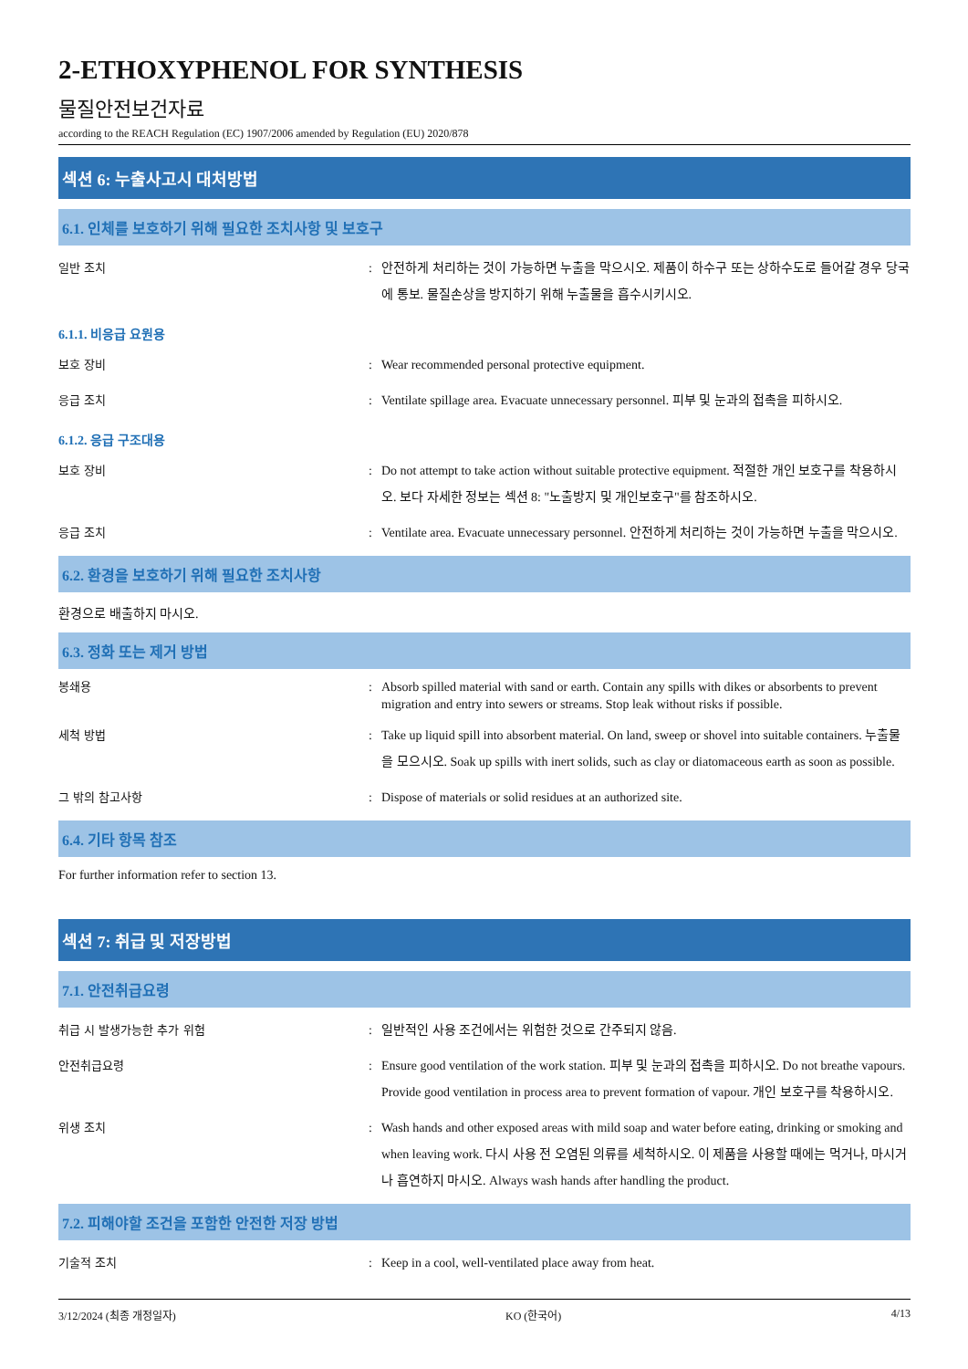2-ETHOXYPHENOL FOR SYNTHESIS
물질안전보건자료
according to the REACH Regulation (EC) 1907/2006 amended by Regulation (EU) 2020/878
섹션 6: 누출사고시 대처방법
6.1. 인체를 보호하기 위해 필요한 조치사항 및 보호구
일반 조치 : 안전하게 처리하는 것이 가능하면 누출을 막으시오. 제품이 하수구 또는 상하수도로 들어갈 경우 당국에 통보. 물질손상을 방지하기 위해 누출물을 흡수시키시오.
6.1.1. 비응급 요원용
보호 장비 : Wear recommended personal protective equipment.
응급 조치 : Ventilate spillage area. Evacuate unnecessary personnel. 피부 및 눈과의 접촉을 피하시오.
6.1.2. 응급 구조대용
보호 장비 : Do not attempt to take action without suitable protective equipment. 적절한 개인 보호구를 착용하시오. 보다 자세한 정보는 섹션 8: "노출방지 및 개인보호구"를 참조하시오.
응급 조치 : Ventilate area. Evacuate unnecessary personnel. 안전하게 처리하는 것이 가능하면 누출을 막으시오.
6.2. 환경을 보호하기 위해 필요한 조치사항
환경으로 배출하지 마시오.
6.3. 정화 또는 제거 방법
봉쇄용 : Absorb spilled material with sand or earth. Contain any spills with dikes or absorbents to prevent migration and entry into sewers or streams. Stop leak without risks if possible.
세척 방법 : Take up liquid spill into absorbent material. On land, sweep or shovel into suitable containers. 누출물을 모으시오. Soak up spills with inert solids, such as clay or diatomaceous earth as soon as possible.
그 밖의 참고사항 : Dispose of materials or solid residues at an authorized site.
6.4. 기타 항목 참조
For further information refer to section 13.
섹션 7: 취급 및 저장방법
7.1. 안전취급요령
취급 시 발생가능한 추가 위험 : 일반적인 사용 조건에서는 위험한 것으로 간주되지 않음.
안전취급요령 : Ensure good ventilation of the work station. 피부 및 눈과의 접촉을 피하시오. Do not breathe vapours. Provide good ventilation in process area to prevent formation of vapour. 개인 보호구를 착용하시오.
위생 조치 : Wash hands and other exposed areas with mild soap and water before eating, drinking or smoking and when leaving work. 다시 사용 전 오염된 의류를 세척하시오. 이 제품을 사용할 때에는 먹거나, 마시거나 흡연하지 마시오. Always wash hands after handling the product.
7.2. 피해야할 조건을 포함한 안전한 저장 방법
기술적 조치 : Keep in a cool, well-ventilated place away from heat.
3/12/2024 (최종 개정일자) KO (한국어) 4/13